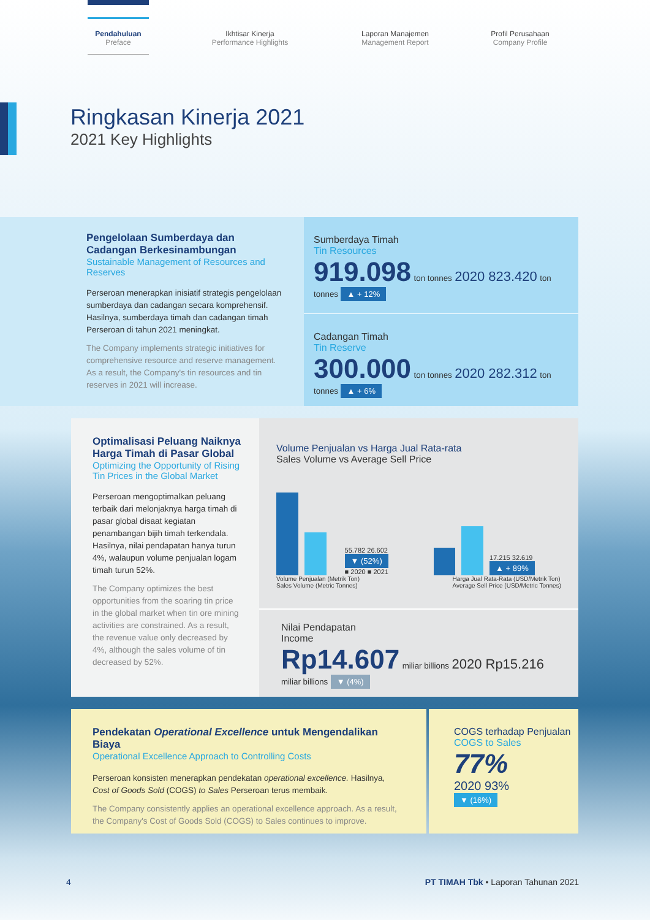Pendahuluan
Preface
Ikhtisar Kinerja
Performance Highlights
Laporan Manajemen
Management Report
Profil Perusahaan
Company Profile
Ringkasan Kinerja 2021
2021 Key Highlights
Pengelolaan Sumberdaya dan Cadangan Berkesinambungan
Sustainable Management of Resources and Reserves
Perseroan menerapkan inisiatif strategis pengelolaan sumberdaya dan cadangan secara komprehensif. Hasilnya, sumberdaya timah dan cadangan timah Perseroan di tahun 2021 meningkat.
The Company implements strategic initiatives for comprehensive resource and reserve management. As a result, the Company's tin resources and tin reserves in 2021 will increase.
Sumberdaya Timah
Tin Resources
919.098 ton tonnes 2020 823.420 ton tonnes ▲ + 12%
Cadangan Timah
Tin Reserve
300.000 ton tonnes 2020 282.312 ton tonnes ▲ + 6%
Optimalisasi Peluang Naiknya Harga Timah di Pasar Global
Optimizing the Opportunity of Rising Tin Prices in the Global Market
Perseroan mengoptimalkan peluang terbaik dari melonjaknya harga timah di pasar global disaat kegiatan penambangan bijih timah terkendala. Hasilnya, nilai pendapatan hanya turun 4%, walaupun volume penjualan logam timah turun 52%.
The Company optimizes the best opportunities from the soaring tin price in the global market when tin ore mining activities are constrained. As a result, the revenue value only decreased by 4%, although the sales volume of tin decreased by 52%.
Volume Penjualan vs Harga Jual Rata-rata
Sales Volume vs Average Sell Price
55.782 26.602 ▼ (52%)
■ 2020 ■ 2021
17.215 32.619 ▲ + 89%
Volume Penjualan (Metrik Ton)
Sales Volume (Metric Tonnes)
Harga Jual Rata-Rata (USD/Metrik Ton)
Average Sell Price (USD/Metric Tonnes)
Nilai Pendapatan
Income
Rp14.607 miliar billions 2020 Rp15.216 miliar billions ▼ (4%)
Pendekatan Operational Excellence untuk Mengendalikan Biaya
Operational Excellence Approach to Controlling Costs
Perseroan konsisten menerapkan pendekatan operational excellence. Hasilnya, Cost of Goods Sold (COGS) to Sales Perseroan terus membaik.
The Company consistently applies an operational excellence approach. As a result, the Company's Cost of Goods Sold (COGS) to Sales continues to improve.
COGS terhadap Penjualan
COGS to Sales
77%
2020 93%
▼ (16%)
4
PT TIMAH Tbk • Laporan Tahunan 2021